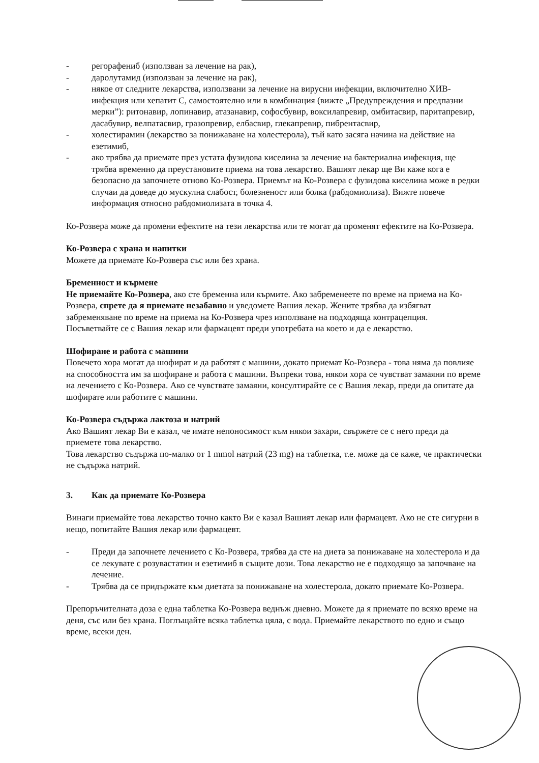- регорафениб (използван за лечение на рак),
- даролутамид (използван за лечение на рак),
- някое от следните лекарства, използвани за лечение на вирусни инфекции, включително ХИВ-инфекция или хепатит С, самостоятелно или в комбинация (вижте „Предупреждения и предпазни мерки”): ритонавир, лопинавир, атазанавир, софосбувир, воксилапревир, омбитасвир, паритапревир, дасабувир, велпатасвир, гразопревир, елбасвир, глекапревир, пибрентасвир,
- холестирамин (лекарство за понижаване на холестерола), тъй като засяга начина на действие на езетимиб,
- ако трябва да приемате през устата фузидова киселина за лечение на бактериална инфекция, ще трябва временно да преустановите приема на това лекарство. Вашият лекар ще Ви каже кога е безопасно да започнете отново Ко-Розвера. Приемът на Ко-Розвера с фузидова киселина може в редки случаи да доведе до мускулна слабост, болезненост или болка (рабдомиолиза). Вижте повече информация относно рабдомиолизата в точка 4.
Ко-Розвера може да промени ефектите на тези лекарства или те могат да променят ефектите на Ко-Розвера.
Ко-Розвера с храна и напитки
Можете да приемате Ко-Розвера със или без храна.
Бременност и кърмене
Не приемайте Ко-Розвера, ако сте бременна или кърмите. Ако забременеете по време на приема на Ко-Розвера, спрете да я приемате незабавно и уведомете Вашия лекар. Жените трябва да избягват забременяване по време на приема на Ко-Розвера чрез използване на подходяща контрацепция.
Посъветвайте се с Вашия лекар или фармацевт преди употребата на което и да е лекарство.
Шофиране и работа с машини
Повечето хора могат да шофират и да работят с машини, докато приемат Ко-Розвера - това няма да повлияе на способността им за шофиране и работа с машини. Въпреки това, някои хора се чувстват замаяни по време на лечението с Ко-Розвера. Ако се чувствате замаяни, консултирайте се с Вашия лекар, преди да опитате да шофирате или работите с машини.
Ко-Розвера съдържа лактоза и натрий
Ако Вашият лекар Ви е казал, че имате непоносимост към някои захари, свържете се с него преди да приемете това лекарство.
Това лекарство съдържа по-малко от 1 mmol натрий (23 mg) на таблетка, т.е. може да се каже, че практически не съдържа натрий.
3. Как да приемате Ко-Розвера
Винаги приемайте това лекарство точно както Ви е казал Вашият лекар или фармацевт. Ако не сте сигурни в нещо, попитайте Вашия лекар или фармацевт.
- Преди да започнете лечението с Ко-Розвера, трябва да сте на диета за понижаване на холестерола и да се лекувате с розувастатин и езетимиб в същите дози. Това лекарство не е подходящо за започване на лечение.
- Трябва да се придържате към диетата за понижаване на холестерола, докато приемате Ко-Розвера.
Препоръчителната доза е една таблетка Ко-Розвера веднъж дневно. Можете да я приемате по всяко време на деня, със или без храна. Поглъщайте всяка таблетка цяла, с вода. Приемайте лекарството по едно и също време, всеки ден.